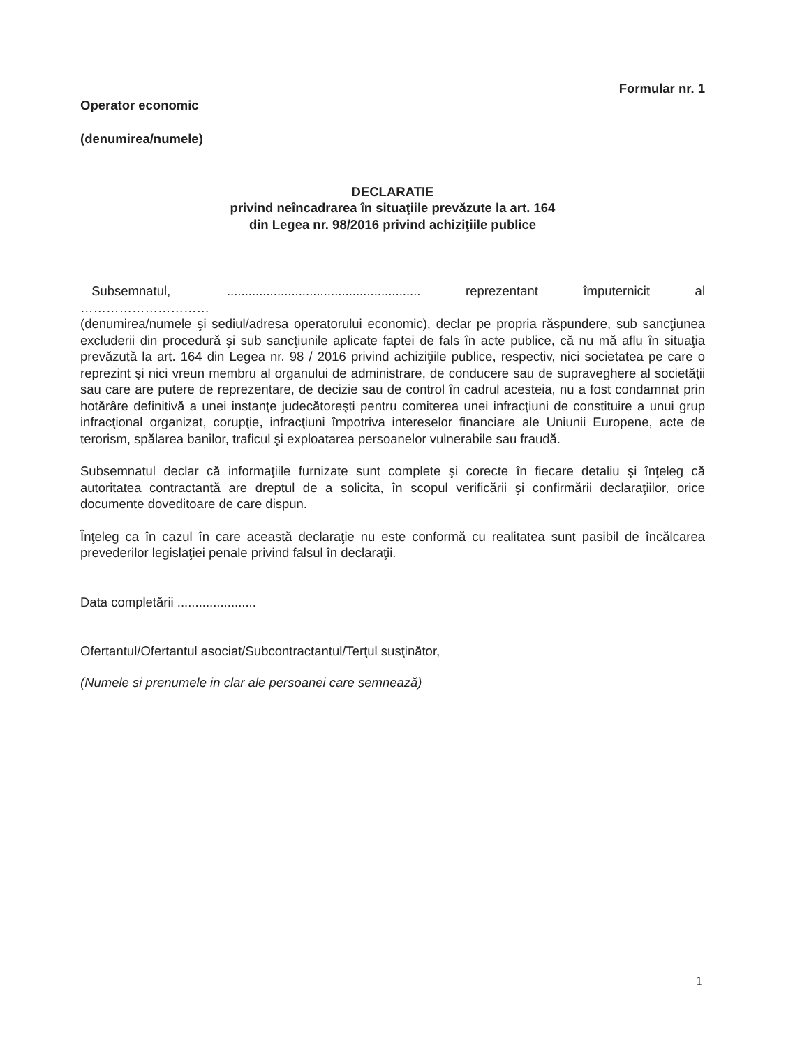Formular nr. 1
Operator economic
(denumirea/numele)
DECLARATIE
privind neîncadrarea în situaţiile prevăzute la art. 164
din Legea nr. 98/2016 privind achiziţiile publice
Subsemnatul, ...................................................... reprezentant împuternicit al
…………………………
(denumirea/numele şi sediul/adresa operatorului economic), declar pe propria răspundere, sub sancţiunea excluderii din procedură şi sub sancţiunile aplicate faptei de fals în acte publice, că nu mă aflu în situaţia prevăzută la art. 164 din Legea nr. 98 / 2016 privind achiziţiile publice, respectiv, nici societatea pe care o reprezint şi nici vreun membru al organului de administrare, de conducere sau de supraveghere al societăţii sau care are putere de reprezentare, de decizie sau de control în cadrul acesteia, nu a fost condamnat prin hotărâre definitivă a unei instanţe judecătoreşti pentru comiterea unei infracţiuni de constituire a unui grup infracţional organizat, corupţie, infracţiuni împotriva intereselor financiare ale Uniunii Europene, acte de terorism, spălarea banilor, traficul şi exploatarea persoanelor vulnerabile sau fraudă.
Subsemnatul declar că informaţiile furnizate sunt complete şi corecte în fiecare detaliu şi înţeleg că autoritatea contractantă are dreptul de a solicita, în scopul verificării şi confirmării declaraţiilor, orice documente doveditoare de care dispun.
Înţeleg ca în cazul în care această declaraţie nu este conformă cu realitatea sunt pasibil de încălcarea prevederilor legislaţiei penale privind falsul în declaraţii.
Data completării ......................
Ofertantul/Ofertantul asociat/Subcontractantul/Terţul susţinător,
(Numele si prenumele in clar ale persoanei care semnează)
1